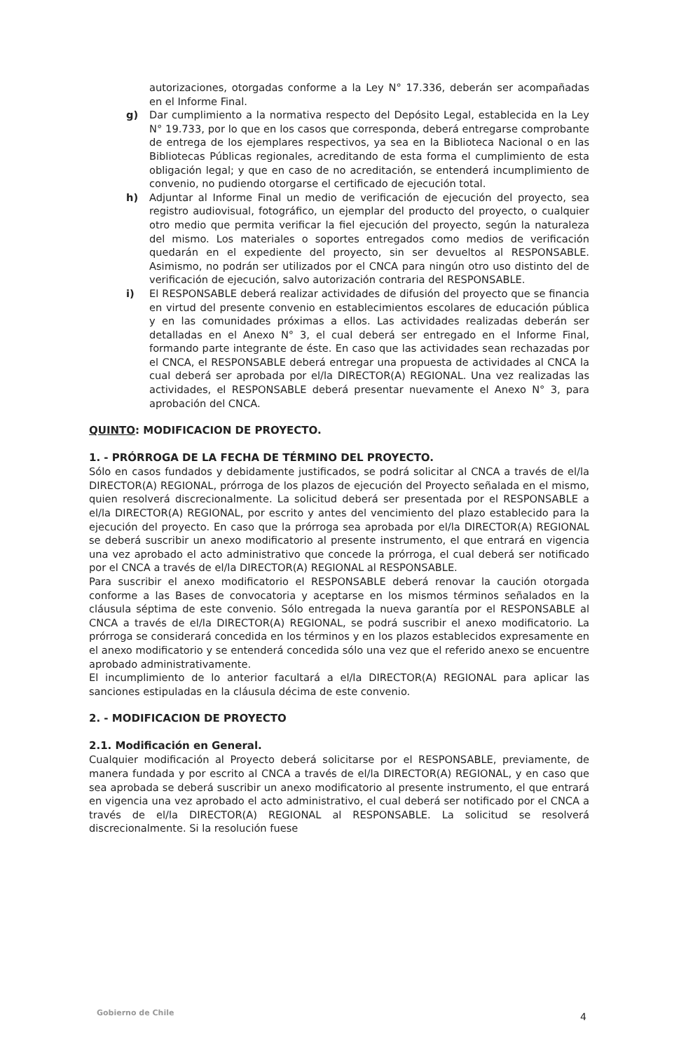autorizaciones, otorgadas conforme a la Ley N° 17.336, deberán ser acompañadas en el Informe Final.
g) Dar cumplimiento a la normativa respecto del Depósito Legal, establecida en la Ley N° 19.733, por lo que en los casos que corresponda, deberá entregarse comprobante de entrega de los ejemplares respectivos, ya sea en la Biblioteca Nacional o en las Bibliotecas Públicas regionales, acreditando de esta forma el cumplimiento de esta obligación legal; y que en caso de no acreditación, se entenderá incumplimiento de convenio, no pudiendo otorgarse el certificado de ejecución total.
h) Adjuntar al Informe Final un medio de verificación de ejecución del proyecto, sea registro audiovisual, fotográfico, un ejemplar del producto del proyecto, o cualquier otro medio que permita verificar la fiel ejecución del proyecto, según la naturaleza del mismo. Los materiales o soportes entregados como medios de verificación quedarán en el expediente del proyecto, sin ser devueltos al RESPONSABLE. Asimismo, no podrán ser utilizados por el CNCA para ningún otro uso distinto del de verificación de ejecución, salvo autorización contraria del RESPONSABLE.
i) El RESPONSABLE deberá realizar actividades de difusión del proyecto que se financia en virtud del presente convenio en establecimientos escolares de educación pública y en las comunidades próximas a ellos. Las actividades realizadas deberán ser detalladas en el Anexo N° 3, el cual deberá ser entregado en el Informe Final, formando parte integrante de éste. En caso que las actividades sean rechazadas por el CNCA, el RESPONSABLE deberá entregar una propuesta de actividades al CNCA la cual deberá ser aprobada por el/la DIRECTOR(A) REGIONAL. Una vez realizadas las actividades, el RESPONSABLE deberá presentar nuevamente el Anexo N° 3, para aprobación del CNCA.
QUINTO: MODIFICACION DE PROYECTO.
1. - PRÓRROGA DE LA FECHA DE TÉRMINO DEL PROYECTO.
Sólo en casos fundados y debidamente justificados, se podrá solicitar al CNCA a través de el/la DIRECTOR(A) REGIONAL, prórroga de los plazos de ejecución del Proyecto señalada en el mismo, quien resolverá discrecionalmente. La solicitud deberá ser presentada por el RESPONSABLE a el/la DIRECTOR(A) REGIONAL, por escrito y antes del vencimiento del plazo establecido para la ejecución del proyecto. En caso que la prórroga sea aprobada por el/la DIRECTOR(A) REGIONAL se deberá suscribir un anexo modificatorio al presente instrumento, el que entrará en vigencia una vez aprobado el acto administrativo que concede la prórroga, el cual deberá ser notificado por el CNCA a través de el/la DIRECTOR(A) REGIONAL al RESPONSABLE.
Para suscribir el anexo modificatorio el RESPONSABLE deberá renovar la caución otorgada conforme a las Bases de convocatoria y aceptarse en los mismos términos señalados en la cláusula séptima de este convenio. Sólo entregada la nueva garantía por el RESPONSABLE al CNCA a través de el/la DIRECTOR(A) REGIONAL, se podrá suscribir el anexo modificatorio. La prórroga se considerará concedida en los términos y en los plazos establecidos expresamente en el anexo modificatorio y se entenderá concedida sólo una vez que el referido anexo se encuentre aprobado administrativamente.
El incumplimiento de lo anterior facultará a el/la DIRECTOR(A) REGIONAL para aplicar las sanciones estipuladas en la cláusula décima de este convenio.
2. - MODIFICACION DE PROYECTO
2.1. Modificación en General.
Cualquier modificación al Proyecto deberá solicitarse por el RESPONSABLE, previamente, de manera fundada y por escrito al CNCA a través de el/la DIRECTOR(A) REGIONAL, y en caso que sea aprobada se deberá suscribir un anexo modificatorio al presente instrumento, el que entrará en vigencia una vez aprobado el acto administrativo, el cual deberá ser notificado por el CNCA a través de el/la DIRECTOR(A) REGIONAL al RESPONSABLE. La solicitud se resolverá discrecionalmente. Si la resolución fuese
Gobierno de Chile 4